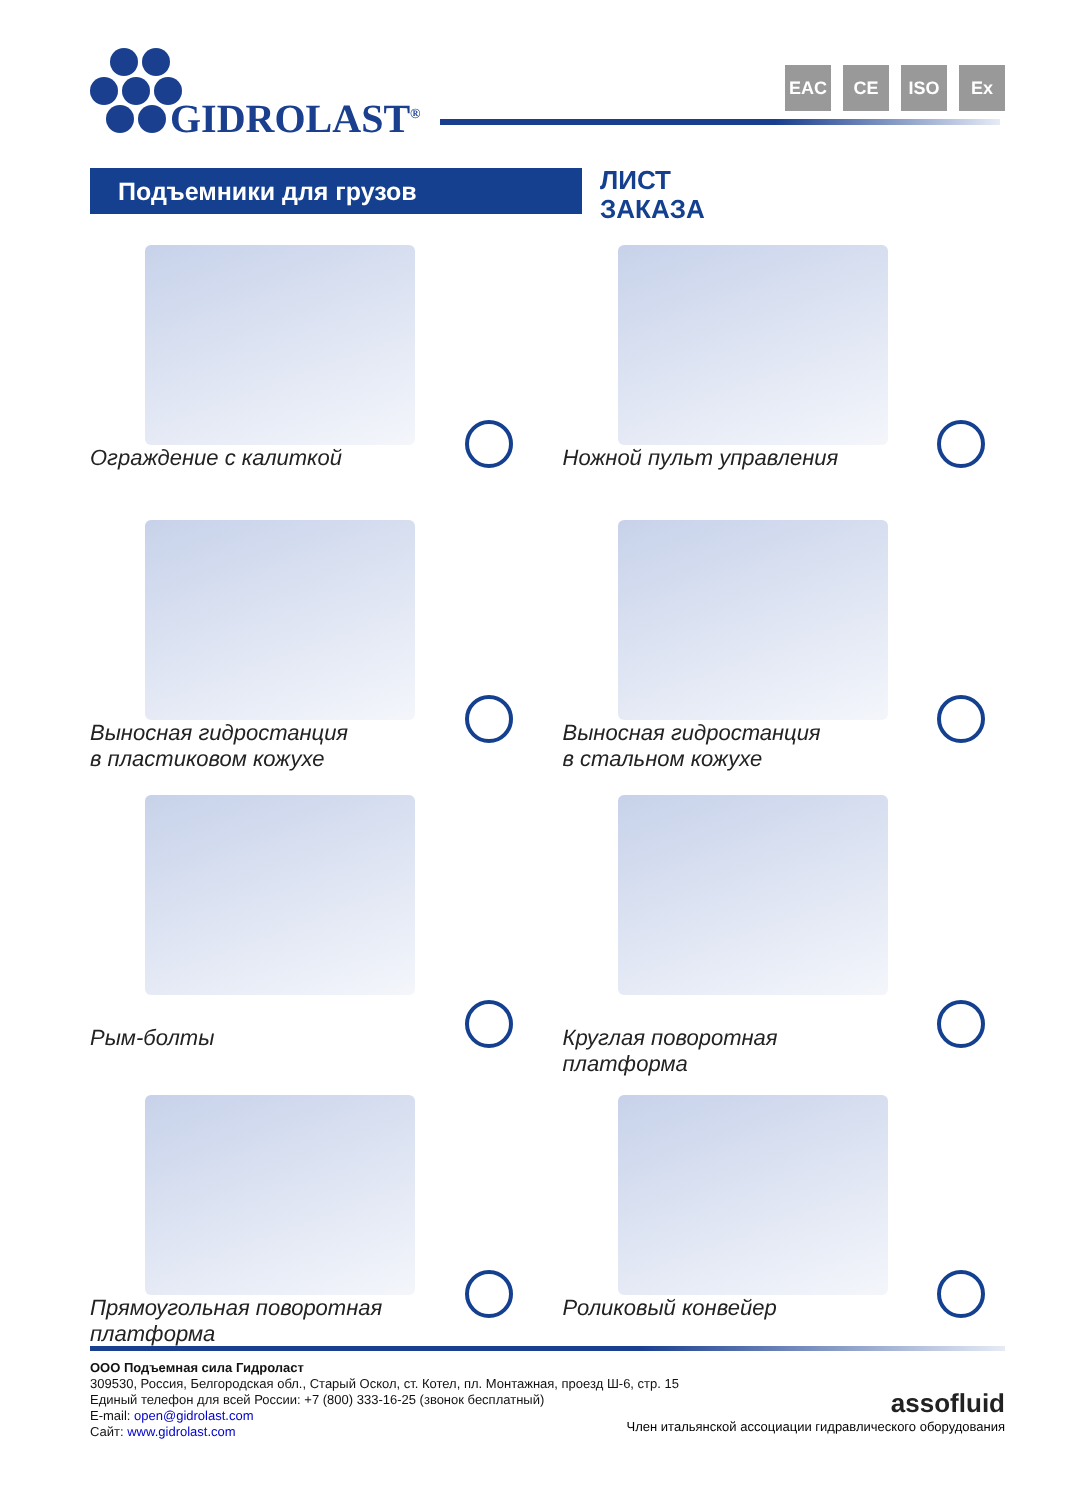GIDROLAST<sup>®</sup>
EAC CE ISO Ex
Подъемники для грузов
ЛИСТ
ЗАКАЗА
Ограждение с калиткой
Ножной пульт управления
Выносная гидростанция
в пластиковом кожухе
Выносная гидростанция
в стальном кожухе
Рым-болты
Круглая поворотная
платформа
Прямоугольная поворотная
платформа
Роликовый конвейер
ООО Подъемная сила Гидроласт
309530, Россия, Белгородская обл., Старый Оскол, ст. Котел, пл. Монтажная, проезд Ш-6, стр. 15
Единый телефон для всей России: +7 (800) 333-16-25 (звонок бесплатный)
E-mail: open@gidrolast.com
Сайт: www.gidrolast.com
assofluid
Член итальянской ассоциации гидравлического оборудования